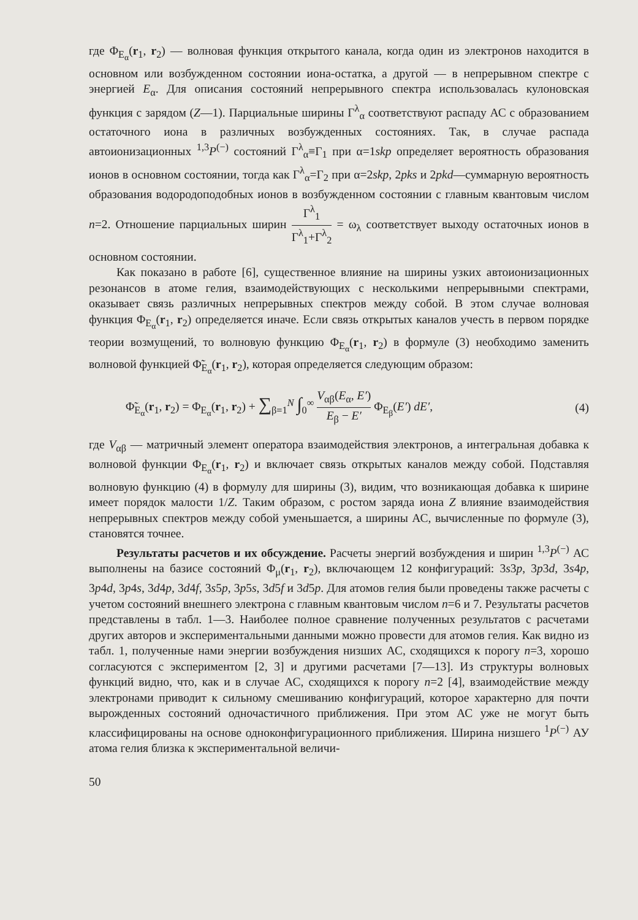где Φ<sub>E<sub>α</sub></sub>(r<sub>1</sub>, r<sub>2</sub>) — волновая функция открытого канала, когда один из электронов находится в основном или возбужденном состоянии иона-остатка, а другой — в непрерывном спектре с энергией E<sub>α</sub>. Для описания состояний непрерывного спектра использовалась кулоновская функция с зарядом (Z—1). Парциальные ширины Γ<sup>λ</sup><sub>α</sub> соответствуют распаду АС с образованием остаточного иона в различных возбужденных состояниях. Так, в случае распада автоионизационных <sup>1,3</sup>P<sup>(−)</sup> состояний Γ<sup>λ</sup><sub>α</sub>≡Γ<sub>1</sub> при α=1skp определяет вероятность образования ионов в основном состоянии, тогда как Γ<sup>λ</sup><sub>α</sub>=Γ<sub>2</sub> при α=2skp, 2pks и 2pkd—суммарную вероятность образования водородоподобных ионов в возбужденном состоянии с главным квантовым числом n=2. Отношение парциальных ширин Γ<sup>λ</sup><sub>1</sub> Γ<sup>λ</sup><sub>1</sub>+Γ<sup>λ</sup><sub>2</sub> = ω<sub>λ</sub> соответствует выходу остаточных ионов в основном состоянии.
Как показано в работе [6], существенное влияние на ширины узких автоионизационных резонансов в атоме гелия, взаимодействующих с несколькими непрерывными спектрами, оказывает связь различных непрерывных спектров между собой. В этом случае волновая функция Φ<sub>E<sub>α</sub></sub>(r<sub>1</sub>, r<sub>2</sub>) определяется иначе. Если связь открытых каналов учесть в первом порядке теории возмущений, то волновую функцию Φ<sub>E<sub>α</sub></sub>(r<sub>1</sub>, r<sub>2</sub>) в формуле (3) необходимо заменить волновой функцией Φ̃<sub>E<sub>α</sub></sub>(r<sub>1</sub>, r<sub>2</sub>), которая определяется следующим образом:
Φ̃<sub>E<sub>α</sub></sub>(r<sub>1</sub>, r<sub>2</sub>) = Φ<sub>E<sub>α</sub></sub>(r<sub>1</sub>, r<sub>2</sub>) + ∑<sub>β=1</sub><sup>N</sup> ∫<sub>0</sub><sup>∞</sup> V<sub>αβ</sub>(E<sub>α</sub>, E′) E<sub>β</sub> − E′ Φ<sub>E<sub>β</sub></sub>(E′) dE′, (4)
где V<sub>αβ</sub> — матричный элемент оператора взаимодействия электронов, а интегральная добавка к волновой функции Φ<sub>E<sub>α</sub></sub>(r<sub>1</sub>, r<sub>2</sub>) и включает связь открытых каналов между собой. Подставляя волновую функцию (4) в формулу для ширины (3), видим, что возникающая добавка к ширине имеет порядок малости 1/Z. Таким образом, с ростом заряда иона Z влияние взаимодействия непрерывных спектров между собой уменьшается, а ширины АС, вычисленные по формуле (3), становятся точнее.
Результаты расчетов и их обсуждение. Расчеты энергий возбуждения и ширин <sup>1,3</sup>P<sup>(−)</sup> АС выполнены на базисе состояний Φ<sub>μ</sub>(r<sub>1</sub>, r<sub>2</sub>), включающем 12 конфигураций: 3s3p, 3p3d, 3s4p, 3p4d, 3p4s, 3d4p, 3d4f, 3s5p, 3p5s, 3d5f и 3d5p. Для атомов гелия были проведены также расчеты с учетом состояний внешнего электрона с главным квантовым числом n=6 и 7. Результаты расчетов представлены в табл. 1—3. Наиболее полное сравнение полученных результатов с расчетами других авторов и экспериментальными данными можно провести для атомов гелия. Как видно из табл. 1, полученные нами энергии возбуждения низших АС, сходящихся к порогу n=3, хорошо согласуются с экспериментом [2, 3] и другими расчетами [7—13]. Из структуры волновых функций видно, что, как и в случае АС, сходящихся к порогу n=2 [4], взаимодействие между электронами приводит к сильному смешиванию конфигураций, которое характерно для почти вырожденных состояний одночастичного приближения. При этом АС уже не могут быть классифицированы на основе одноконфигурационного приближения. Ширина низшего <sup>1</sup>P<sup>(−)</sup> АУ атома гелия близка к экспериментальной величи-
50